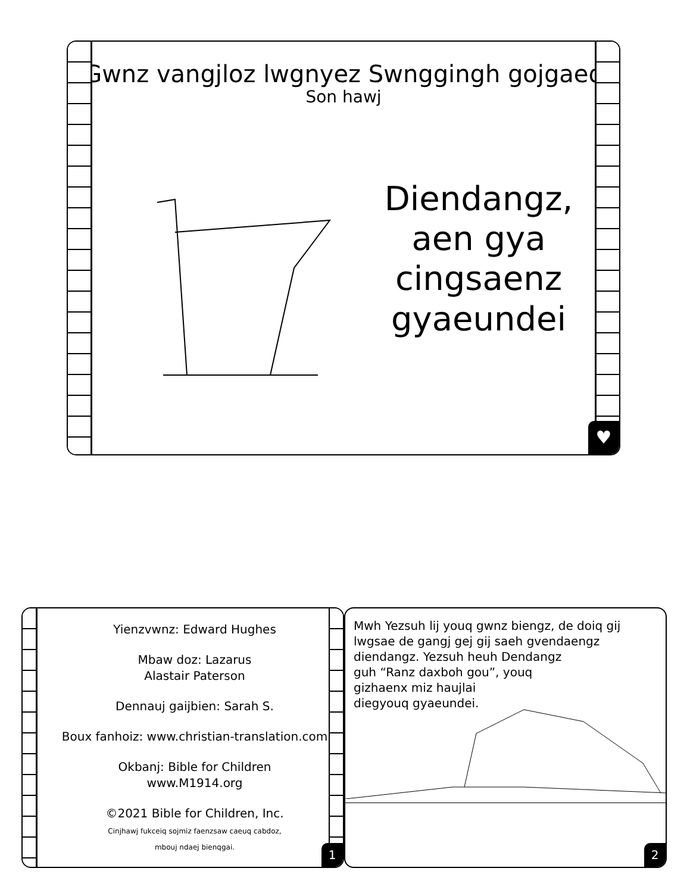Gwnz vangjloz lwgnyez Swnggingh gojgaeq
Son hawj
Diendangz, aen gya cingsaenz gyaeundei
♥
Yienzvwnz: Edward Hughes
Mbaw doz: Lazarus
Alastair Paterson
Dennauj gaijbien: Sarah S.
Boux fanhoiz: www.christian-translation.com
Okbanj: Bible for Children
www.M1914.org
©2021 Bible for Children, Inc.
Cinjhawj fukceiq sojmiz faenzsaw caeuq cabdoz,
mbouj ndaej bienqgai.
1
Mwh Yezsuh lij youq gwnz biengz, de doiq gij lwgsae de gangj gej gij saeh gvendaengz diendangz. Yezsuh heuh Dendangz
guh “Ranz daxboh gou”, youq
gizhaenx miz haujlai
diegyouq gyaeundei.
2